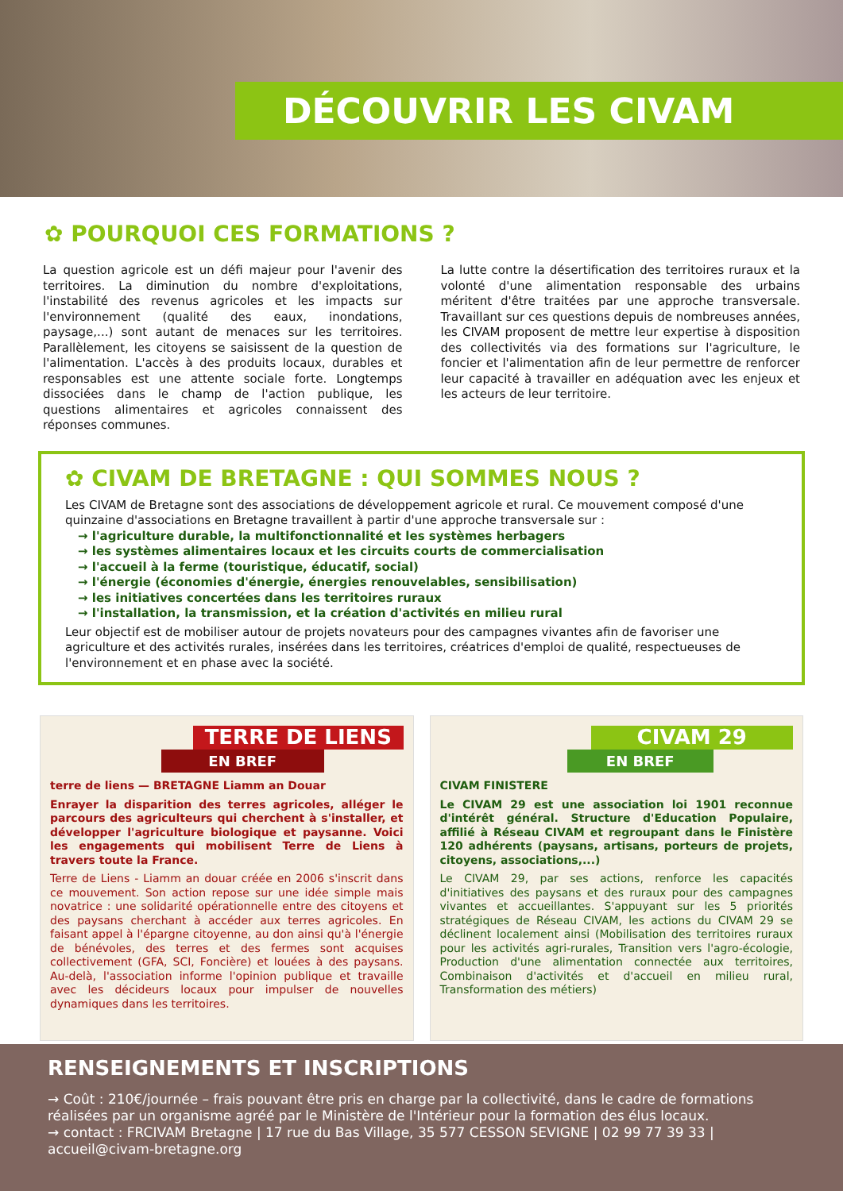DÉCOUVRIR LES CIVAM
✿ POURQUOI CES FORMATIONS ?
La question agricole est un défi majeur pour l'avenir des territoires. La diminution du nombre d'exploitations, l'instabilité des revenus agricoles et les impacts sur l'environnement (qualité des eaux, inondations, paysage,...) sont autant de menaces sur les territoires. Parallèlement, les citoyens se saisissent de la question de l'alimentation. L'accès à des produits locaux, durables et responsables est une attente sociale forte. Longtemps dissociées dans le champ de l'action publique, les questions alimentaires et agricoles connaissent des réponses communes.
La lutte contre la désertification des territoires ruraux et la volonté d'une alimentation responsable des urbains méritent d'être traitées par une approche transversale. Travaillant sur ces questions depuis de nombreuses années, les CIVAM proposent de mettre leur expertise à disposition des collectivités via des formations sur l'agriculture, le foncier et l'alimentation afin de leur permettre de renforcer leur capacité à travailler en adéquation avec les enjeux et les acteurs de leur territoire.
✿ CIVAM DE BRETAGNE : QUI SOMMES NOUS ?
Les CIVAM de Bretagne sont des associations de développement agricole et rural. Ce mouvement composé d'une quinzaine d'associations en Bretagne travaillent à partir d'une approche transversale sur :
→ l'agriculture durable, la multifonctionnalité et les systèmes herbagers
→ les systèmes alimentaires locaux et les circuits courts de commercialisation
→ l'accueil à la ferme (touristique, éducatif, social)
→ l'énergie (économies d'énergie, énergies renouvelables, sensibilisation)
→ les initiatives concertées dans les territoires ruraux
→ l'installation, la transmission, et la création d'activités en milieu rural
Leur objectif est de mobiliser autour de projets novateurs pour des campagnes vivantes afin de favoriser une agriculture et des activités rurales, insérées dans les territoires, créatrices d'emploi de qualité, respectueuses de l'environnement et en phase avec la société.
TERRE DE LIENS
EN BREF
terre de liens — BRETAGNE Liamm an Douar
Enrayer la disparition des terres agricoles, alléger le parcours des agriculteurs qui cherchent à s'installer, et développer l'agriculture biologique et paysanne. Voici les engagements qui mobilisent Terre de Liens à travers toute la France.
Terre de Liens - Liamm an douar créée en 2006 s'inscrit dans ce mouvement. Son action repose sur une idée simple mais novatrice : une solidarité opérationnelle entre des citoyens et des paysans cherchant à accéder aux terres agricoles. En faisant appel à l'épargne citoyenne, au don ainsi qu'à l'énergie de bénévoles, des terres et des fermes sont acquises collectivement (GFA, SCI, Foncière) et louées à des paysans. Au-delà, l'association informe l'opinion publique et travaille avec les décideurs locaux pour impulser de nouvelles dynamiques dans les territoires.
CIVAM 29
EN BREF
CIVAM FINISTERE
Le CIVAM 29 est une association loi 1901 reconnue d'intérêt général. Structure d'Education Populaire, affilié à Réseau CIVAM et regroupant dans le Finistère 120 adhérents (paysans, artisans, porteurs de projets, citoyens, associations,...)
Le CIVAM 29, par ses actions, renforce les capacités d'initiatives des paysans et des ruraux pour des campagnes vivantes et accueillantes. S'appuyant sur les 5 priorités stratégiques de Réseau CIVAM, les actions du CIVAM 29 se déclinent localement ainsi (Mobilisation des territoires ruraux pour les activités agri-rurales, Transition vers l'agro-écologie, Production d'une alimentation connectée aux territoires, Combinaison d'activités et d'accueil en milieu rural, Transformation des métiers)
RENSEIGNEMENTS ET INSCRIPTIONS
→ Coût : 210€/journée – frais pouvant être pris en charge par la collectivité, dans le cadre de formations réalisées par un organisme agréé par le Ministère de l'Intérieur pour la formation des élus locaux.
→ contact : FRCIVAM Bretagne | 17 rue du Bas Village, 35 577 CESSON SEVIGNE | 02 99 77 39 33 | accueil@civam-bretagne.org